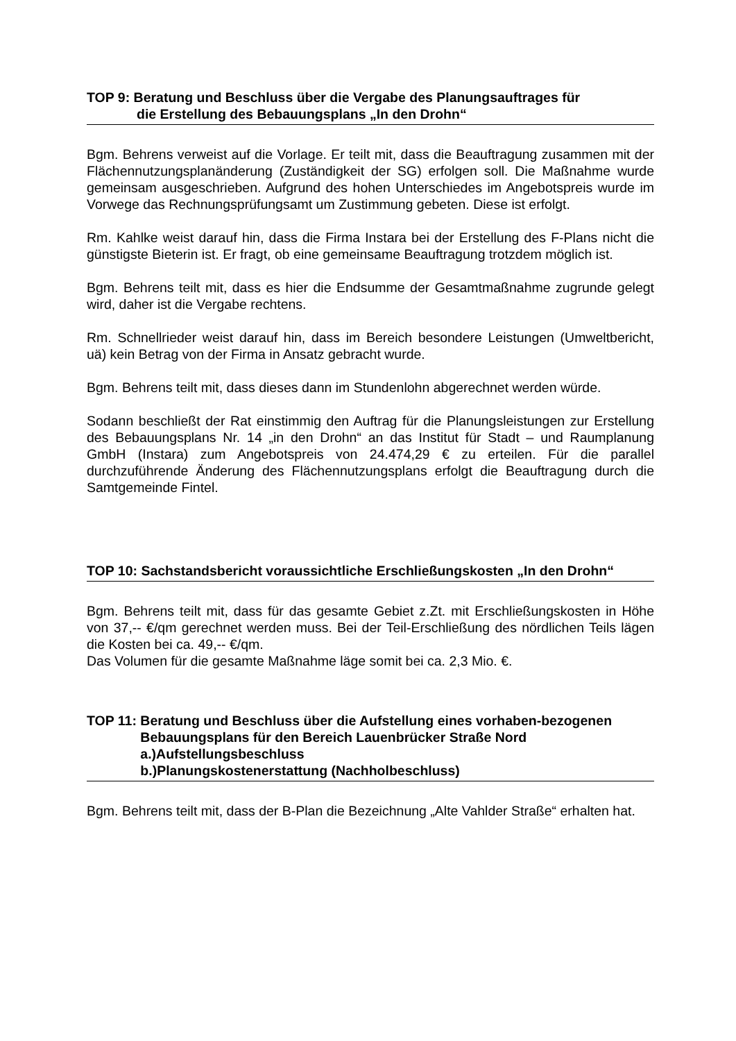TOP 9: Beratung und Beschluss über die Vergabe des Planungsauftrages für
die Erstellung des Bebauungsplans „In den Drohn“
Bgm. Behrens verweist auf die Vorlage. Er teilt mit, dass die Beauftragung zusammen mit der Flächennutzungsplanänderung (Zuständigkeit der SG) erfolgen soll. Die Maßnahme wurde gemeinsam ausgeschrieben. Aufgrund des hohen Unterschiedes im Angebotspreis wurde im Vorwege das Rechnungsprüfungsamt um Zustimmung gebeten. Diese ist erfolgt.
Rm. Kahlke weist darauf hin, dass die Firma Instara bei der Erstellung des F-Plans nicht die günstigste Bieterin ist. Er fragt, ob eine gemeinsame Beauftragung trotzdem möglich ist.
Bgm. Behrens teilt mit, dass es hier die Endsumme der Gesamtmaßnahme zugrunde gelegt wird, daher ist die Vergabe rechtens.
Rm. Schnellrieder weist darauf hin, dass im Bereich besondere Leistungen (Umweltbericht, uä) kein Betrag von der Firma in Ansatz gebracht wurde.
Bgm. Behrens teilt mit, dass dieses dann im Stundenlohn abgerechnet werden würde.
Sodann beschließt der Rat einstimmig den Auftrag für die Planungsleistungen zur Erstellung des Bebauungsplans Nr. 14 „in den Drohn“ an das Institut für Stadt – und Raumplanung GmbH (Instara) zum Angebotspreis von 24.474,29 € zu erteilen. Für die parallel durchzuführende Änderung des Flächennutzungsplans erfolgt die Beauftragung durch die Samtgemeinde Fintel.
TOP 10: Sachstandsbericht voraussichtliche Erschließungskosten „In den Drohn“
Bgm. Behrens teilt mit, dass für das gesamte Gebiet z.Zt. mit Erschließungskosten in Höhe von 37,-- €/qm gerechnet werden muss. Bei der Teil-Erschließung des nördlichen Teils lägen die Kosten bei ca. 49,-- €/qm.
Das Volumen für die gesamte Maßnahme läge somit bei ca. 2,3 Mio. €.
TOP 11: Beratung und Beschluss über die Aufstellung eines vorhaben-bezogenen Bebauungsplans für den Bereich Lauenbrücker Straße Nord
a.)Aufstellungsbeschluss
b.)Planungskostenerstattung (Nachholbeschluss)
Bgm. Behrens teilt mit, dass der B-Plan die Bezeichnung „Alte Vahlder Straße“ erhalten hat.